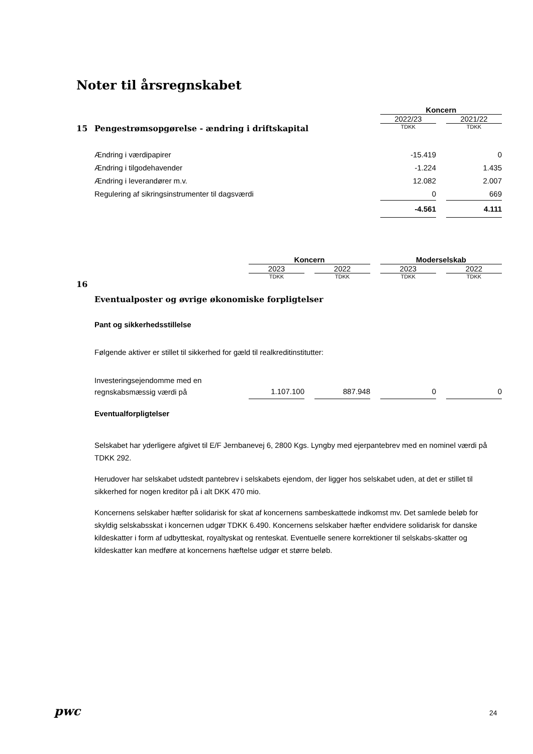Noter til årsregnskabet
| | | Koncern | | |
| | | 2022/23 | | 2021/22 |
| 15 | Pengestrømsopgørelse - ændring i driftskapital | TDKK | | TDKK |
| | Ændring i værdipapirer | -15.419 | | 0 |
| | Ændring i tilgodehavender | -1.224 | | 1.435 |
| | Ændring i leverandører m.v. | 12.082 | | 2.007 |
| | Regulering af sikringsinstrumenter til dagsværdi | 0 | | 669 |
| | | -4.561 | | 4.111 |
| | | Koncern | | | | Moderselskab | | |
| | | 2023 | | 2022 | | 2023 | | 2022 |
| | | TDKK | | TDKK | | TDKK | | TDKK |
| 16 | | | | | | | | |
| | Eventualposter og øvrige økonomiske forpligtelser | | | | | | | |
| | Pant og sikkerhedsstillelse | | | | | | | |
| | Følgende aktiver er stillet til sikkerhed for gæld til realkreditinstitutter: | | | | | | | |
| | Investeringsejendomme med en | | | | | | | |
| | regnskabsmæssig værdi på | 1.107.100 | | 887.948 | | 0 | | 0 |
| | Eventualforpligtelser | | | | | | | |
Selskabet har yderligere afgivet til E/F Jernbanevej 6, 2800 Kgs. Lyngby med ejerpantebrev med en nominel værdi på TDKK 292.
Herudover har selskabet udstedt pantebrev i selskabets ejendom, der ligger hos selskabet uden, at det er stillet til sikkerhed for nogen kreditor på i alt DKK 470 mio.
Koncernens selskaber hæfter solidarisk for skat af koncernens sambeskattede indkomst mv. Det samlede beløb for skyldig selskabsskat i koncernen udgør TDKK 6.490. Koncernens selskaber hæfter endvidere solidarisk for danske kildeskatter i form af udbytteskat, royaltyskat og renteskat. Eventuelle senere korrektioner til selskabs-skatter og kildeskatter kan medføre at koncernens hæftelse udgør et større beløb.
pwc 24